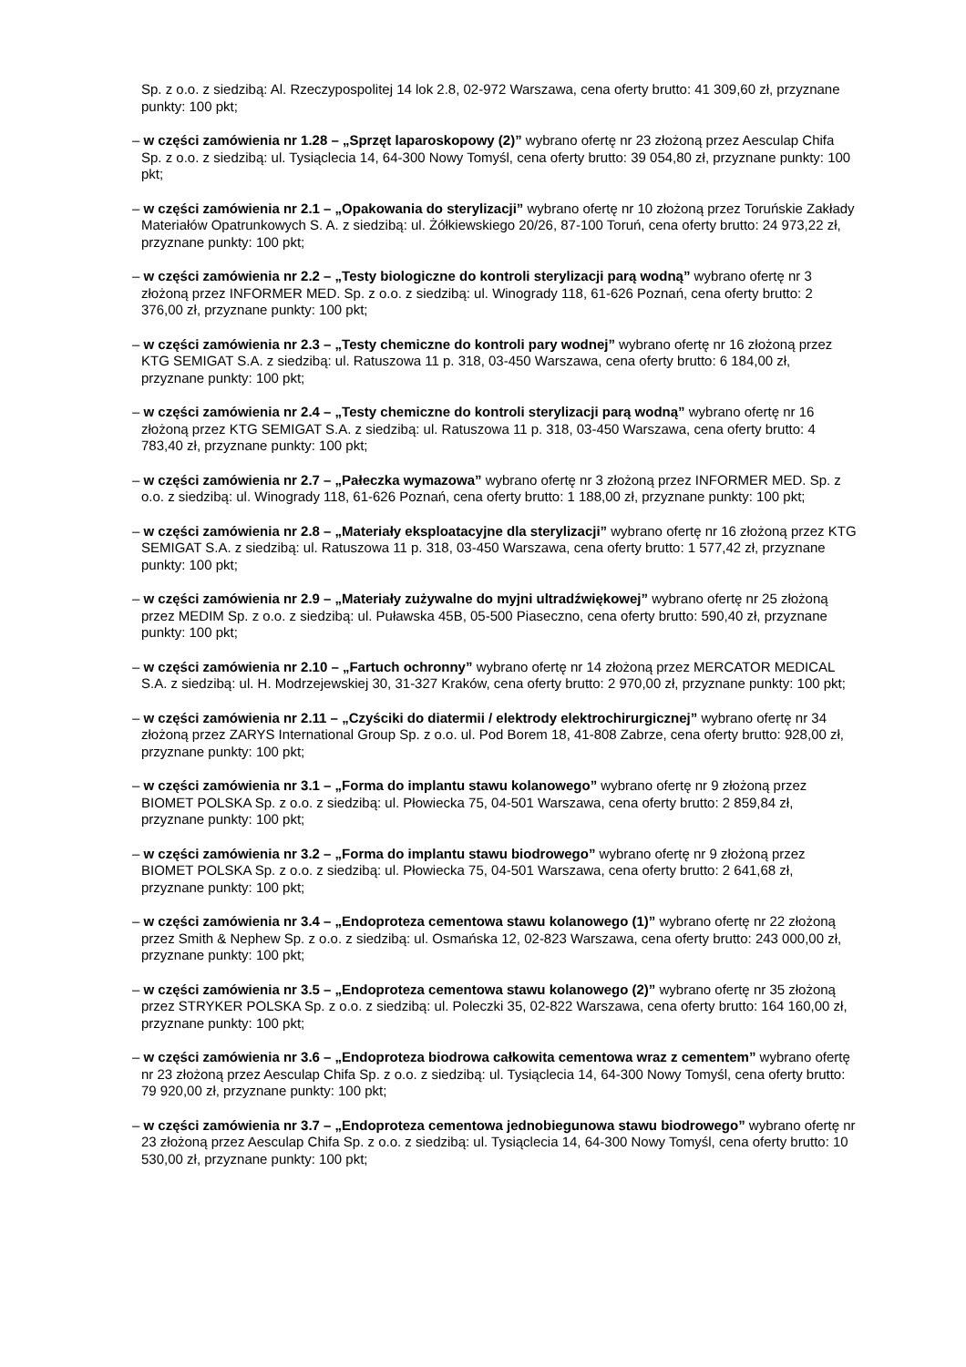Sp. z o.o. z siedzibą: Al. Rzeczypospolitej 14 lok 2.8, 02-972 Warszawa, cena oferty brutto: 41 309,60 zł, przyznane punkty: 100 pkt;
– w części zamówienia nr 1.28 – „Sprzęt laparoskopowy (2)” wybrano ofertę nr 23 złożoną przez Aesculap Chifa Sp. z o.o. z siedzibą: ul. Tysiąclecia 14, 64-300 Nowy Tomyśl, cena oferty brutto: 39 054,80 zł, przyznane punkty: 100 pkt;
– w części zamówienia nr 2.1 – „Opakowania do sterylizacji” wybrano ofertę nr 10 złożoną przez Toruńskie Zakłady Materiałów Opatrunkowych S. A. z siedzibą: ul. Żółkiewskiego 20/26, 87-100 Toruń, cena oferty brutto: 24 973,22 zł, przyznane punkty: 100 pkt;
– w części zamówienia nr 2.2 – „Testy biologiczne do kontroli sterylizacji parą wodną” wybrano ofertę nr 3 złożoną przez INFORMER MED. Sp. z o.o. z siedzibą: ul. Winogrady 118, 61-626 Poznań, cena oferty brutto: 2 376,00 zł, przyznane punkty: 100 pkt;
– w części zamówienia nr 2.3 – „Testy chemiczne do kontroli pary wodnej” wybrano ofertę nr 16 złożoną przez KTG SEMIGAT S.A. z siedzibą: ul. Ratuszowa 11 p. 318, 03-450 Warszawa, cena oferty brutto: 6 184,00 zł, przyznane punkty: 100 pkt;
– w części zamówienia nr 2.4 – „Testy chemiczne do kontroli sterylizacji parą wodną” wybrano ofertę nr 16 złożoną przez KTG SEMIGAT S.A. z siedzibą: ul. Ratuszowa 11 p. 318, 03-450 Warszawa, cena oferty brutto: 4 783,40 zł, przyznane punkty: 100 pkt;
– w części zamówienia nr 2.7 – „Pałeczka wymazowa” wybrano ofertę nr 3 złożoną przez INFORMER MED. Sp. z o.o. z siedzibą: ul. Winogrady 118, 61-626 Poznań, cena oferty brutto: 1 188,00 zł, przyznane punkty: 100 pkt;
– w części zamówienia nr 2.8 – „Materiały eksploatacyjne dla sterylizacji” wybrano ofertę nr 16 złożoną przez KTG SEMIGAT S.A. z siedzibą: ul. Ratuszowa 11 p. 318, 03-450 Warszawa, cena oferty brutto: 1 577,42 zł, przyznane punkty: 100 pkt;
– w części zamówienia nr 2.9 – „Materiały zużywalne do myjni ultradźwiękowej” wybrano ofertę nr 25 złożoną przez MEDIM Sp. z o.o. z siedzibą: ul. Puławska 45B, 05-500 Piaseczno, cena oferty brutto: 590,40 zł, przyznane punkty: 100 pkt;
– w części zamówienia nr 2.10 – „Fartuch ochronny” wybrano ofertę nr 14 złożoną przez MERCATOR MEDICAL S.A. z siedzibą: ul. H. Modrzejewskiej 30, 31-327 Kraków, cena oferty brutto: 2 970,00 zł, przyznane punkty: 100 pkt;
– w części zamówienia nr 2.11 – „Czyściki do diatermii / elektrody elektrochirurgicznej” wybrano ofertę nr 34 złożoną przez ZARYS International Group Sp. z o.o. ul. Pod Borem 18, 41-808 Zabrze, cena oferty brutto: 928,00 zł, przyznane punkty: 100 pkt;
– w części zamówienia nr 3.1 – „Forma do implantu stawu kolanowego” wybrano ofertę nr 9 złożoną przez BIOMET POLSKA Sp. z o.o. z siedzibą: ul. Płowiecka 75, 04-501 Warszawa, cena oferty brutto: 2 859,84 zł, przyznane punkty: 100 pkt;
– w części zamówienia nr 3.2 – „Forma do implantu stawu biodrowego” wybrano ofertę nr 9 złożoną przez BIOMET POLSKA Sp. z o.o. z siedzibą: ul. Płowiecka 75, 04-501 Warszawa, cena oferty brutto: 2 641,68 zł, przyznane punkty: 100 pkt;
– w części zamówienia nr 3.4 – „Endoproteza cementowa stawu kolanowego (1)” wybrano ofertę nr 22 złożoną przez Smith & Nephew Sp. z o.o. z siedzibą: ul. Osmańska 12, 02-823 Warszawa, cena oferty brutto: 243 000,00 zł, przyznane punkty: 100 pkt;
– w części zamówienia nr 3.5 – „Endoproteza cementowa stawu kolanowego (2)” wybrano ofertę nr 35 złożoną przez STRYKER POLSKA Sp. z o.o. z siedzibą: ul. Poleczki 35, 02-822 Warszawa, cena oferty brutto: 164 160,00 zł, przyznane punkty: 100 pkt;
– w części zamówienia nr 3.6 – „Endoproteza biodrowa całkowita cementowa wraz z cementem” wybrano ofertę nr 23 złożoną przez Aesculap Chifa Sp. z o.o. z siedzibą: ul. Tysiąclecia 14, 64-300 Nowy Tomyśl, cena oferty brutto: 79 920,00 zł, przyznane punkty: 100 pkt;
– w części zamówienia nr 3.7 – „Endoproteza cementowa jednobiegunowa stawu biodrowego” wybrano ofertę nr 23 złożoną przez Aesculap Chifa Sp. z o.o. z siedzibą: ul. Tysiąclecia 14, 64-300 Nowy Tomyśl, cena oferty brutto: 10 530,00 zł, przyznane punkty: 100 pkt;